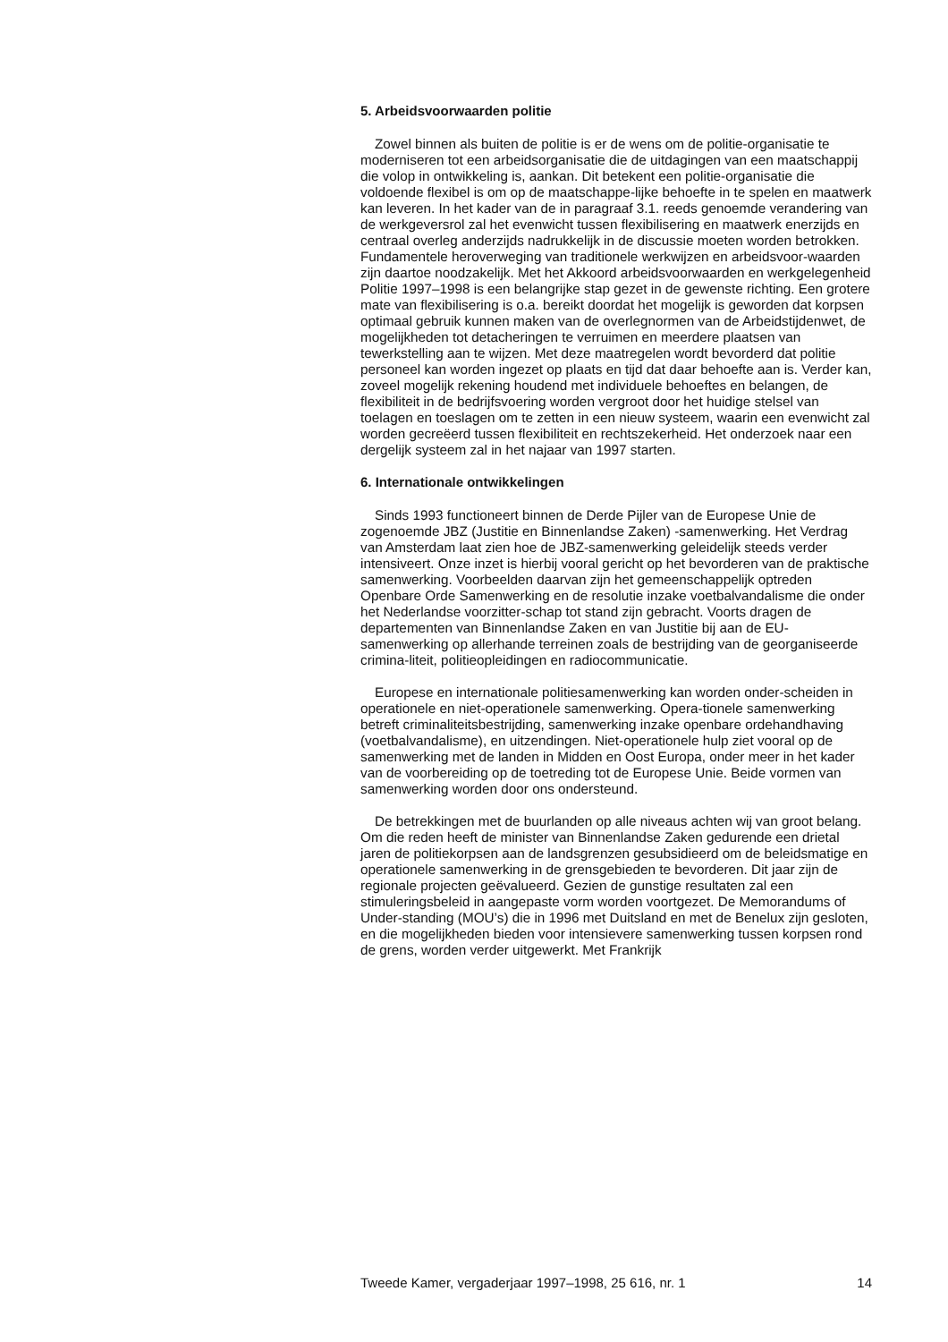5. Arbeidsvoorwaarden politie
Zowel binnen als buiten de politie is er de wens om de politie-organisatie te moderniseren tot een arbeidsorganisatie die de uitdagingen van een maatschappij die volop in ontwikkeling is, aankan. Dit betekent een politie-organisatie die voldoende flexibel is om op de maatschappe-lijke behoefte in te spelen en maatwerk kan leveren. In het kader van de in paragraaf 3.1. reeds genoemde verandering van de werkgeversrol zal het evenwicht tussen flexibilisering en maatwerk enerzijds en centraal overleg anderzijds nadrukkelijk in de discussie moeten worden betrokken. Fundamentele heroverweging van traditionele werkwijzen en arbeidsvoor-waarden zijn daartoe noodzakelijk. Met het Akkoord arbeidsvoorwaarden en werkgelegenheid Politie 1997–1998 is een belangrijke stap gezet in de gewenste richting. Een grotere mate van flexibilisering is o.a. bereikt doordat het mogelijk is geworden dat korpsen optimaal gebruik kunnen maken van de overlegnormen van de Arbeidstijdenwet, de mogelijkheden tot detacheringen te verruimen en meerdere plaatsen van tewerkstelling aan te wijzen. Met deze maatregelen wordt bevorderd dat politie personeel kan worden ingezet op plaats en tijd dat daar behoefte aan is. Verder kan, zoveel mogelijk rekening houdend met individuele behoeftes en belangen, de flexibiliteit in de bedrijfsvoering worden vergroot door het huidige stelsel van toelagen en toeslagen om te zetten in een nieuw systeem, waarin een evenwicht zal worden gecreëerd tussen flexibiliteit en rechtszekerheid. Het onderzoek naar een dergelijk systeem zal in het najaar van 1997 starten.
6. Internationale ontwikkelingen
Sinds 1993 functioneert binnen de Derde Pijler van de Europese Unie de zogenoemde JBZ (Justitie en Binnenlandse Zaken) -samenwerking. Het Verdrag van Amsterdam laat zien hoe de JBZ-samenwerking geleidelijk steeds verder intensiveert. Onze inzet is hierbij vooral gericht op het bevorderen van de praktische samenwerking. Voorbeelden daarvan zijn het gemeenschappelijk optreden Openbare Orde Samenwerking en de resolutie inzake voetbalvandalisme die onder het Nederlandse voorzitter-schap tot stand zijn gebracht. Voorts dragen de departementen van Binnenlandse Zaken en van Justitie bij aan de EU-samenwerking op allerhande terreinen zoals de bestrijding van de georganiseerde crimina-liteit, politieopleidingen en radiocommunicatie.
Europese en internationale politiesamenwerking kan worden onder-scheiden in operationele en niet-operationele samenwerking. Opera-tionele samenwerking betreft criminaliteitsbestrijding, samenwerking inzake openbare ordehandhaving (voetbalvandalisme), en uitzendingen. Niet-operationele hulp ziet vooral op de samenwerking met de landen in Midden en Oost Europa, onder meer in het kader van de voorbereiding op de toetreding tot de Europese Unie. Beide vormen van samenwerking worden door ons ondersteund.
De betrekkingen met de buurlanden op alle niveaus achten wij van groot belang. Om die reden heeft de minister van Binnenlandse Zaken gedurende een drietal jaren de politiekorpsen aan de landsgrenzen gesubsidieerd om de beleidsmatige en operationele samenwerking in de grensgebieden te bevorderen. Dit jaar zijn de regionale projecten geëvalueerd. Gezien de gunstige resultaten zal een stimuleringsbeleid in aangepaste vorm worden voortgezet. De Memorandums of Under-standing (MOU’s) die in 1996 met Duitsland en met de Benelux zijn gesloten, en die mogelijkheden bieden voor intensievere samenwerking tussen korpsen rond de grens, worden verder uitgewerkt. Met Frankrijk
Tweede Kamer, vergaderjaar 1997–1998, 25 616, nr. 1 14